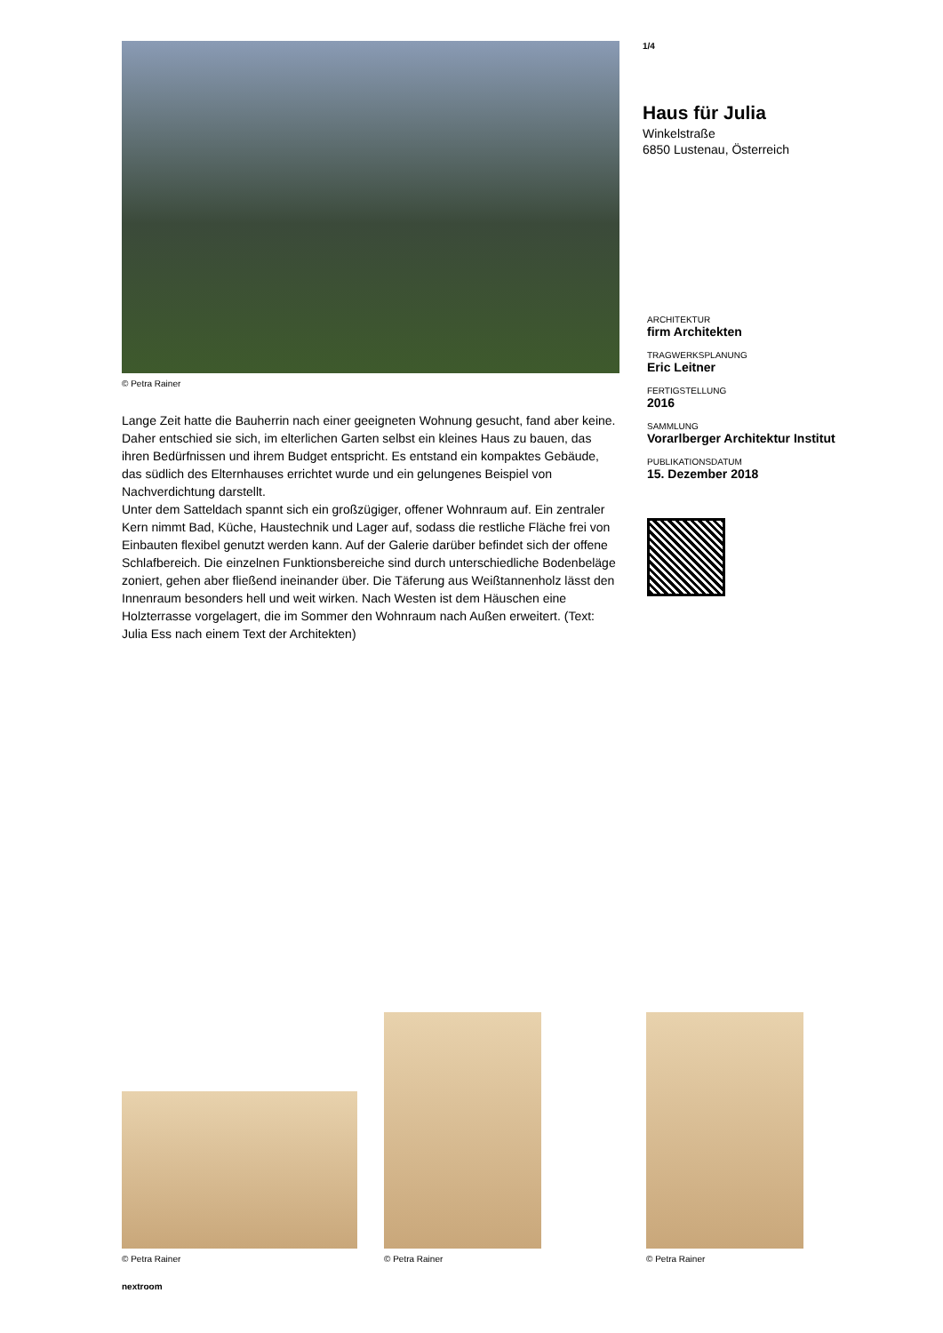© Petra Rainer
Lange Zeit hatte die Bauherrin nach einer geeigneten Wohnung gesucht, fand aber keine. Daher entschied sie sich, im elterlichen Garten selbst ein kleines Haus zu bauen, das ihren Bedürfnissen und ihrem Budget entspricht. Es entstand ein kompaktes Gebäude, das südlich des Elternhauses errichtet wurde und ein gelungenes Beispiel von Nachverdichtung darstellt.
Unter dem Satteldach spannt sich ein großzügiger, offener Wohnraum auf. Ein zentraler Kern nimmt Bad, Küche, Haustechnik und Lager auf, sodass die restliche Fläche frei von Einbauten flexibel genutzt werden kann. Auf der Galerie darüber befindet sich der offene Schlafbereich. Die einzelnen Funktionsbereiche sind durch unterschiedliche Bodenbeläge zoniert, gehen aber fließend ineinander über. Die Täferung aus Weißtannenholz lässt den Innenraum besonders hell und weit wirken. Nach Westen ist dem Häuschen eine Holzterrasse vorgelagert, die im Sommer den Wohnraum nach Außen erweitert. (Text: Julia Ess nach einem Text der Architekten)
1/4
Haus für Julia
Winkelstraße
6850 Lustenau, Österreich
ARCHITEKTUR
firm Architekten
TRAGWERKSPLANUNG
Eric Leitner
FERTIGSTELLUNG
2016
SAMMLUNG
Vorarlberger Architektur Institut
PUBLIKATIONSDATUM
15. Dezember 2018
© Petra Rainer
© Petra Rainer
© Petra Rainer
nextroom